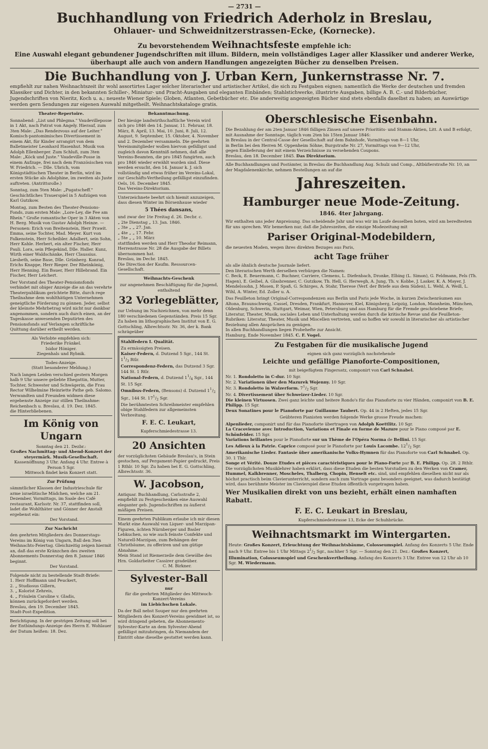— 2731 —
Buchhandlung von Friedrich Aderholz in Breslau,
Ohlauer- und Schweidnitzerstrassen-Ecke, (Kornecke).
Zu bevorstehendem Weihnachtsfeste empfehle ich:
Eine Auswahl elegant gebundener Jugendschriften mit illum. Bildern, mein vollständiges Lager aller Klassiker und anderer Werke, überhaupt alle auch von andern Handlungen angezeigten Bücher zu denselben Preisen.
Die Buchhandlung von J. Urban Kern, Junkernstrasse Nr. 7.
empfiehlt zur nahen Weihnachtszeit ihr wohl assortirtes Lager solcher literarischer und artistischer Artikel, die sich zu Festgaben eignen; namentlich die Werke der deutschen und fremden Klassiker und Dichter, in den bekannten Schiller-, Miniatur- und Pracht-Ausgaben und eleganten Einbänden; Stahlstichwerke, illustrirte Ausgaben, billige A. B. C.- und Bilderbücher, Jugendschriften von Nieritz, Koch u. a.; neueste Wiener Spiele; Globen, Atlanten, Gebetbücher etc. Die anderweitig angezeigten Bücher sind stets ebenfalls daselbst zu haben; an Auswärtige werden gern Sendungen zur eigenen Auswahl mitgetheilt. Weihnachtskataloge gratis.
Theater-Repertoire.
Sonnabend: „List und Phlegma." Vaudevilleposse in 1 Akt, nach Patrat von Angely. Hierauf, zum 3ten Male: „Das Rendezvous auf der Leiter." Komisch-pantomimisches Divertissement in einem Akt, für Kinder arrangirt von dem Balletmeister Leonhard Hasenhut. Musik von Adolph Ellenberger. Zum Schluß, zum 3ten Male: „Köck und Juste." Vaudeville-Posse in einem Aufzuge, frei nach dem Französischen von W. Friedrich. — Dlle. Ubrich, vom Königstädtischen Theater in Berlin, wird im ersten Stücke als Adolphine, im zweiten als Juste auftreten. (Antrittsrolle.)
Sonntag, zum 5ten Male: „Pugatscheff." Geschichtliches Trauerspiel in 5 Aufzügen von Karl Gutzkow.
Montag, zum Besten des Theater-Pensions-Fonds, zum ersten Male: „Lore-Ley, die Fee am Rhein." Große romantische Oper in 3 Akten von H. Berg. Musik von Gustav Adolph Heinze. — Personen: Erich von Breitenstein, Herr Prawit. Emma, seine Tochter, Mad. Meyer. Kurt von Falkenstein, Herr Scheibler. Adalbert, sein Sohn, Herr Kahle. Herbert, ein alter Fischer, Herr Pauli. Lora, sein Pflegekind, Dlle. Haller. Kunz, Wirth einer Waldschänke, Herr Claussius. Liesbeth, seine Base, Dlle. Grünberg. Konrad, Erichs Knappe, Herr Rieger. Der Rheinkönig, Herr Henning. Ein Bauer, Herr Hillebrand. Ein Fischer, Herr Leichert.
Der Vorstand des Theater-Pensionsfonds verbindet mit obiger Anzeige die an das verehrte Theaterpublikum gerichtete Bitte, durch rege Theilnahme dem wohlthätigen Unternehmen geneigtliche Förderung zu gönnen. Jeder, selbst der kleinste Mehrbetrag wird nicht nur dankbar angenommen, sondern auch durch einen, an der Tageskasse anwesenden Deputirten des Pensionsfonds auf Verlangen schriftliche Quittung darüber ertheilt werden.
Als Verlobte empfehlen sich:
Friederike Fränkel.
Isidor Höniger.
Ziegenhals und Rybnik.
Todes-Anzeige.
(Statt besonderer Meldung.)
Nach langen Leiden verschied gestern Morgen halb 9 Uhr unsere geliebte Ehegattin, Mutter, Tochter, Schwester und Schwägerin, die Frau Rector Wilhelmine Heinriette Pathe geb. Salomo. Verwandten und Freunden widmen diese ergebenste Anzeige zur stillen Theilnahme:
Reichenbach u. Breslau, d. 19. Dez. 1845.
die Hinterbliebenen.
Im König von Ungarn
Sonntag den 21. Dezbr.:
Großes Nachmittag- und Abend-Konzert der steyermärk. Musik-Gesellschaft.
Kassenöffnung 3 Uhr. Anfang 4 Uhr. Entree à Person 5 Sgr.
Mittwoch findet kein Konzert statt.
Zur Prüfung
sämmtlicher Klassen der Industrieschule für arme israelitische Mädchen, welche am 21. Dezember, Vormittags, im Saale des Café restaurant, Karlsstr. Nr. 37, stattfinden soll, ladet die Wohlthäter und Gönner der Anstalt ergebenst ein:
Der Vorstand.
Zur Nachricht
den geehrten Mitgliedern des Donnerstags-Vereins im König von Ungarn, Ball den 3ten Weihnachts-Feiertag. Gleichzeitig zeigen hiermit an, daß das erste Kränzchen des zweiten Abonnements Donnerstag den 8. Januar 1846 beginnt.
Der Vorstand.
Folgende nicht zu bestellende Stadt-Briefe:
1. Herr Hoffmann und Peuckert,
2. „ Studiosus Gillern,
3. „ Kolorist Zehreis,
4. „ Fräulein Caroline v. Gladis,
können zurückgefordert werden.
Breslau, den 19. December 1845.
Stadt-Post-Expedition.
Berichtigung. In der gestrigen Zeitung soll bei der Entbindungs-Anzeige des Herrn E. Wohlauer der Datum heißen: 18. Dez.
Bekanntmachung.
Der hiesige landwirthschaftliche Verein wird sich pro 1846 den 14. Januar, 11. Februar, 18. März, 8. April, 13. Mai, 10. Juni, 8. Juli, 12. August, 9. September, 15. Oktober, 4. November und 2. Dezember versammeln. Die geehrten Vereinsmitglieder wollen hiervon gefälligst und zugleich davon Kenntniß nehmen, daß alle Vereins-Beamten, die pro 1845 fungirten, auch pro 1846 wieder erwählt worden sind. Diese werden ersucht, den 14. Januar k. J. sich vollständig und etwas früher im Vereins-Lokal, zur Geschäfts-Vertheilung gefälligst einzufinden.
Oels, 16. December 1845.
Das Vereins-Direktorium.
Unterzeichnete beehrt sich hiemit anzuzeigen, dass diesen Winter im Börsenhause wieder
5 Thées dansans,
und zwar der 1te Freitag d. 26. Decbr. c.
„ 2te Dienstag „ 13. Jan. 1846.
„ 3te „ „ 27. Jan.
„ 4te „ „ 17. Febr.
„ 5te „ „ 10. März
stattfinden werden und Herr Theodor Reimann, Herrenstrasse Nr. 28 die Ausgabe der Billets übernommen hat.
Breslau, im Decbr. 1845.
Die Direction der Kaufm. Ressourcen-Gesellschaft.
Weihnachts-Geschenk
zur angenehmen Beschäftigung für die Jugend, enthaltend
32 Vorlegeblätter,
zur Uebung im Nachzeichnen, von mehr denn 180 verschiedenen Gegenständen. Preis 15 Sgr. Zu haben im lithographischen Institut von E. G. Gottschling, Albrechtsstr. Nr. 36, der k. Bank schrägeüber
Stahlfedern I. Qualität.
Zu ermässigten Preisen.
Kaiser-Federn, d. Dutzend 5 Sgr., 144 St. 11/3 Rtlr.
Correspondenz-Federn, das Dutzend 3 Sgr. 144 St. 1 Rtlr.
National-Federn, d. Dutzend 11/4 Sgr., 144 St. 15 Sgr.
Omnibus-Federn, (Bensons) d. Dutzend 11/2 Sgr., 144 St. 171/2 Sgr.
Die berühmtesten Schreibmeister empfehlen obige Stahlfedern zur allgemeinsten Verbreitung.
F. E. C. Leukart,
Kupferschmiedestrasse 13.
20 Ansichten
der vorzüglichsten Gebäude Breslau's, in Stein gestochen, auf Pergament-Papier gedruckt, Preis 1 Rthlr. 10 Sgr. Zu haben bei E. G. Gottschling, Albrechtsstr. 36.
W. Jacobson,
Antiquar. Buchhandlung, Carlsstraße 2, empfiehlt zu Festgeschenken eine Auswahl eleganter geb. Jugendschriften zu äußerst mäßigen Preisen.
Einem geehrten Publikum erlaube ich mir diesen Markt eine Auswahl von Liquer- und Marzipan-Figuren, ächten Nürnberger und Basler Lebkuchen, so wie auch feinste Confekte und Naturell-Marzipan, zum Behängen der Christbäume, zu offeriren und um gütige Abnahme.
Mein Stand ist Riemerzeile dem Gewölbe des Hrn. Goldarbeiter Cassirer gradeüber.
C. M. Birkner.
Sylvester-Ball
nur
für die geehrten Mitglieder des Mittwoch-Konzert-Vereins
im Liebichschen Lokale.
Da der Ball nebst Souper nur den geehrten Mitgliedern des Konzert-Vereins gewidmet ist, so wird dringend gebeten, die Abonnements-Sylvester-Karte an dem Sylvester-Abend gefälligst mitzubringen, da Niemandem der Eintritt ohne dieselbe gestattet werden kann.
Oberschlesische Eisenbahn.
Die Bezahlung der am 2ten Januar 1846 fälligen Zinsen auf unsere Prioritäts- und Stamm-Aktien, Litt. A und B erfolgt, mit Ausnahme der Sonntage, täglich vom 2ten bis 15ten Januar 1846:
in Breslau in der Central-Casse der Gesellschaft auf dem Bahnhofe, Vormittags von 8—1 Uhr,
in Berlin bei den Herren M. Oppenheim Söhne, Burgstraße Nr. 27, Vormittags von 9—12 Uhr,
gegen Einlieferung der mit einem Verzeichnisse zu versehenden Coupons.
Breslau, den 18. December 1845. Das Direktorium.
Alle Buchhandlungen und Postämter, in Breslau die Buchhandlung Aug. Schulz und Comp., Altbüßerstraße Nr. 10, an der Magdalenenkirche, nehmen Bestellungen an auf die
Jahreszeiten.
Hamburger neue Mode-Zeitung.
1846. 4ter Jahrgang.
Wir enthalten uns jeder Anpreisung. Das scheidende Jahr und was wir im Laufe desselben boten, wird am beredtesten für uns sprechen. Wir bemerken nur, daß die Jahreszeiten, die einzige Modezeitung mit
Pariser Original-Modebildern,
die neuesten Moden, wegen ihres direkten Bezuges aus Paris,
acht Tage früher
als alle ähnlich deutsche Journale liefert.
Den literarischen Werth derselben verbürgen die Namen:
C. Beck, E. Beuermann, C. Buchner, Carriere, Clemens, L. Diefenbach, Dronke, Elbing (L. Simon), G. Feldmann, Fels (Th. Hagen), E. Geibel, A. Glasbrenner, C. Gutzkow, Th. Hell, G. Herwegh, A. Jung, Th. v. Kobbe, J. Lasker, K. A. Mayer, J. Mendelssohn, J. Mosen, P. Spaß, G. Schirges, A. Stahr, Therese (Verf. der Briefe aus dem Süden), L. Wehl, A. Weill, L. Wihl, A. Winter, Ed. Zoller u. A.
Das Feuilleton bringt Original-Correspondenzen aus Berlin und Paris jede Woche, in kurzen Zwischenräumen aus Altona, Braunschweig, Cassel, Dresden, Frankfurt, Hannover, Kiel, Königsberg, Leipzig, London, Mannheim, München, Oldenburg, Schwerin, Stuttgart, Weimar, Wien, Petersburg und aus Hamburg für die Fremde geschriebene Briefe; Literatur, Theater, Musik, sociales Leben und Unterhaltung werden durch die kritische Revue und die Feuilleton-Rubriken: Literatur, Theater, Musik und Miscellen vertreten, und so hoffen wir sowohl in literarischer als artistischer Beziehung allen Ansprüchen zu genügen.
In allen Buchhandlungen liegen Probehefte zur Ansicht.
Hamburg, Ende November 1845. C. F. Vogel.
Zu Festgaben für die musikalische Jugend
eignen sich ganz vorzüglich nachstehende
Leichte und gefällige Pianoforte-Compositionen,
mit beigefügtem Fingersatz, componirt von Carl Schnabel.
Nr. 1. Rondoletto in C-dur. 10 Sgr.
Nr. 2. Variationen über den Mazurek Wojenny. 10 Sgr.
Nr. 3. Rondoletto in Walzerform. 71/2 Sgr.
Nr. 4. Divertissement über Schweizer-Lieder. 10 Sgr.
Die kleinen Virtuosen. Zwei ganz leichte und heitere Rondo's für das Pianoforte zu vier Händen, componirt von B. E. Philipp. 15 Sgr.
Deux Sonatines pour le Pianoforte par Guillaume Taubert. Op. 44 in 2 Heften, jedes 15 Sgr.
Geübteren Pianisten werden folgende Werke grosse Freude machen:
Alpenlieder, componirt und für das Pianoforte übertragen von Adolph Koettlitz. 10 Sgr.
La Cracovienne avec Introduction, Variations et Finale en forme de Mazure pour le Piano composé par E. Schönfelder. 15 Sgr.
Variations brillantes pour le Pianoforte sur un Thème de l'Opéra Norma de Bellini. 15 Sgr.
Les Adieux à la Patrie. Caprice composé pour le Pianoforte par Louis Lacombe. 121/2 Sgr.
Amerikanische Lieder. Fantasie über amerikanische Volks-Hymnen für das Pianoforte von Carl Schnabel. Op. 30. 1 Thlr.
Songe et Vérité. Douze Etudes et pièces caractéristiques pour le Piano-Forte par B. E. Philipp. Op. 28. 2 Rthlr.
Die vorzüglichsten Musiklehrer haben erklärt, dass diese Etuden die besten Vorstudien zu den Werken von Cramer, Hummel, Kalkbrenner, Moscheles, Thalberg, Chopin, Henselt etc. sind, und empfehlen dieselben nicht nur als höchst practisch beim Clavierunterricht, sondern auch zum Vortrage ganz besonders geeignet, was dadurch bestätigt wird, dass berühmte Meister im Clavierspiel diese Etuden öffentlich vorgetragen haben.
Wer Musikalien direkt von uns bezieht, erhält einen namhaften Rabatt.
F. E. C. Leukart in Breslau,
Kupferschmiedestrasse 13, Ecke der Schuhbrücke.
Weihnachtsmarkt im Wintergarten.
Heute: Großes Konzert, Erleuchtung der Weihnachtsbäume, Colosseumspiel. Anfang des Konzerts 5 Uhr. Ende nach 9 Uhr. Entree bis 1 Uhr Mittags 21/2 Sgr., nachher 5 Sgr. — Sonntag den 21. Dez.: Großes Konzert, Illumination, Colosseumspiel und Geschenkvertheilung. Anfang des Konzerts 3 Uhr. Entree von 12 Uhr ab 10 Sgr. M. Wiedermann.